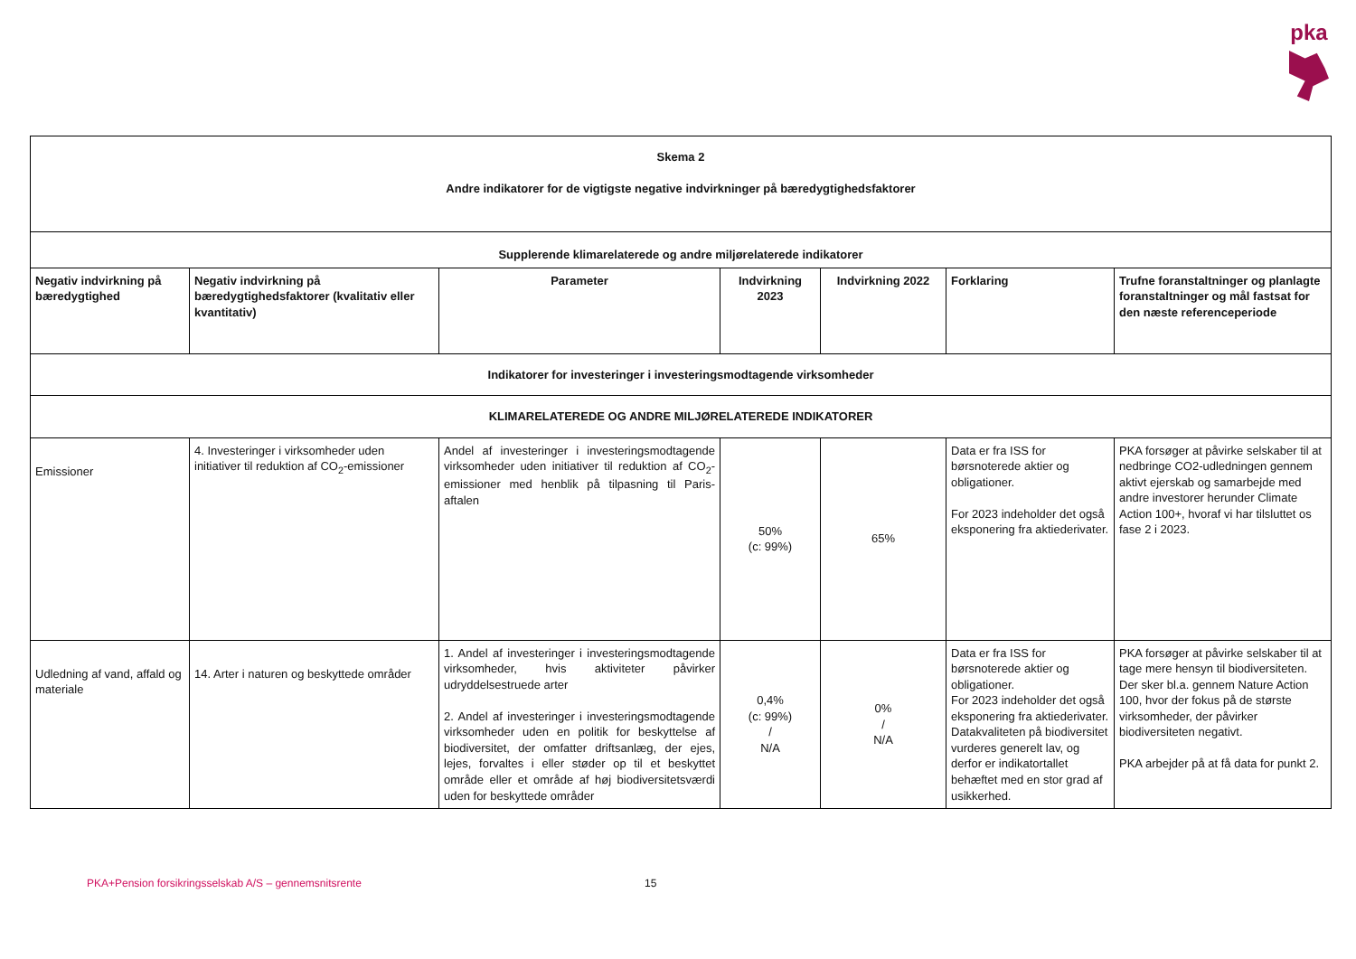pka
| Skema 2 Andre indikatorer for de vigtigste negative indvirkninger på bæredygtighedsfaktorer | | | | | | |
| --- | --- | --- | --- | --- | --- | --- |
| Supplerende klimarelaterede og andre miljørelaterede indikatorer | | | | | | |
| Negativ indvirkning på bæredygtighed | Negativ indvirkning på bæredygtighedsfaktorer (kvalitativ eller kvantitativ) | Parameter | Indvirkning 2023 | Indvirkning 2022 | Forklaring | Trufne foranstaltninger og planlagte foranstaltninger og mål fastsat for den næste referenceperiode |
| Indikatorer for investeringer i investeringsmodtagende virksomheder | | | | | | |
| KLIMARELATEREDE OG ANDRE MILJØRELATEREDE INDIKATORER | | | | | | |
| Emissioner | 4. Investeringer i virksomheder uden initiativer til reduktion af CO<sub>2</sub>-emissioner | Andel af investeringer i investeringsmodtagende virksomheder uden initiativer til reduktion af CO<sub>2</sub>-emissioner med henblik på tilpasning til Paris- aftalen | 50% (c: 99%) | 65% | Data er fra ISS for børsnoterede aktier og obligationer. For 2023 indeholder det også eksponering fra aktiederivater. | PKA forsøger at påvirke selskaber til at nedbringe CO2-udledningen gennem aktivt ejerskab og samarbejde med andre investorer herunder Climate Action 100+, hvoraf vi har tilsluttet os fase 2 i 2023. |
| Udledning af vand, affald og materiale | 14. Arter i naturen og beskyttede områder | 1. Andel af investeringer i investeringsmodtagende virksomheder, hvis aktiviteter påvirker udryddelsestruede arter 2. Andel af investeringer i investeringsmodtagende virksomheder uden en politik for beskyttelse af biodiversitet, der omfatter driftsanlæg, der ejes, lejes, forvaltes i eller støder op til et beskyttet område eller et område af høj biodiversitetsværdi uden for beskyttede områder | 0,4% (c: 99%) / N/A | 0% / N/A | Data er fra ISS for børsnoterede aktier og obligationer. For 2023 indeholder det også eksponering fra aktiederivater. Datakvaliteten på biodiversitet vurderes generelt lav, og derfor er indikatortallet behæftet med en stor grad af usikkerhed. | PKA forsøger at påvirke selskaber til at tage mere hensyn til biodiversiteten. Der sker bl.a. gennem Nature Action 100, hvor der fokus på de største virksomheder, der påvirker biodiversiteten negativt. PKA arbejder på at få data for punkt 2. |
PKA+Pension forsikringsselskab A/S – gennemsnitsrente
15